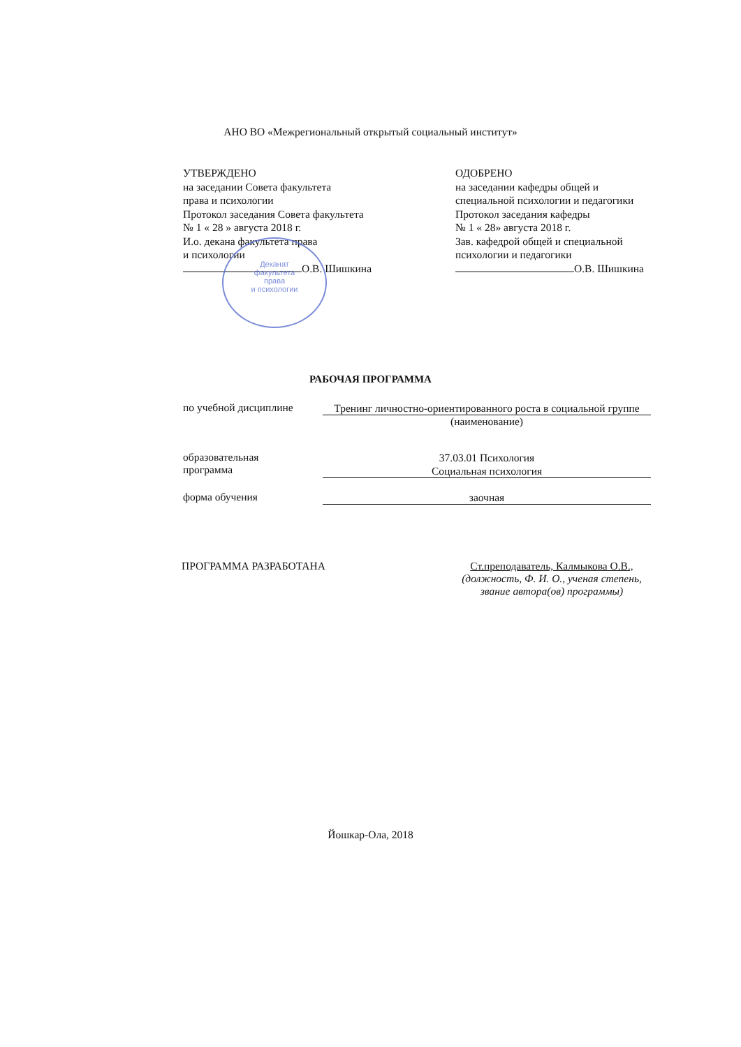АНО ВО «Межрегиональный открытый социальный институт»
УТВЕРЖДЕНО
на заседании Совета факультета
права и психологии
Протокол заседания Совета факультета
№ 1 « 28 » августа 2018 г.
И.о. декана факультета права
и психологии
О.В. Шишкина
ОДОБРЕНО
на заседании кафедры общей и
специальной психологии и педагогики
Протокол заседания кафедры
№ 1 « 28» августа 2018 г.
Зав. кафедрой общей и специальной
психологии и педагогики
О.В. Шишкина
Деканат
факультета
права
и психологии
РАБОЧАЯ ПРОГРАММА
по учебной дисциплине
Тренинг личностно-ориентированного роста в социальной группе
(наименование)
образовательная
программа
37.03.01 Психология
Социальная психология
форма обучения
заочная
ПРОГРАММА РАЗРАБОТАНА Ст.преподаватель, Калмыкова О.В.,
(должность, Ф. И. О., ученая степень, звание автора(ов) программы)
Йошкар-Ола, 2018